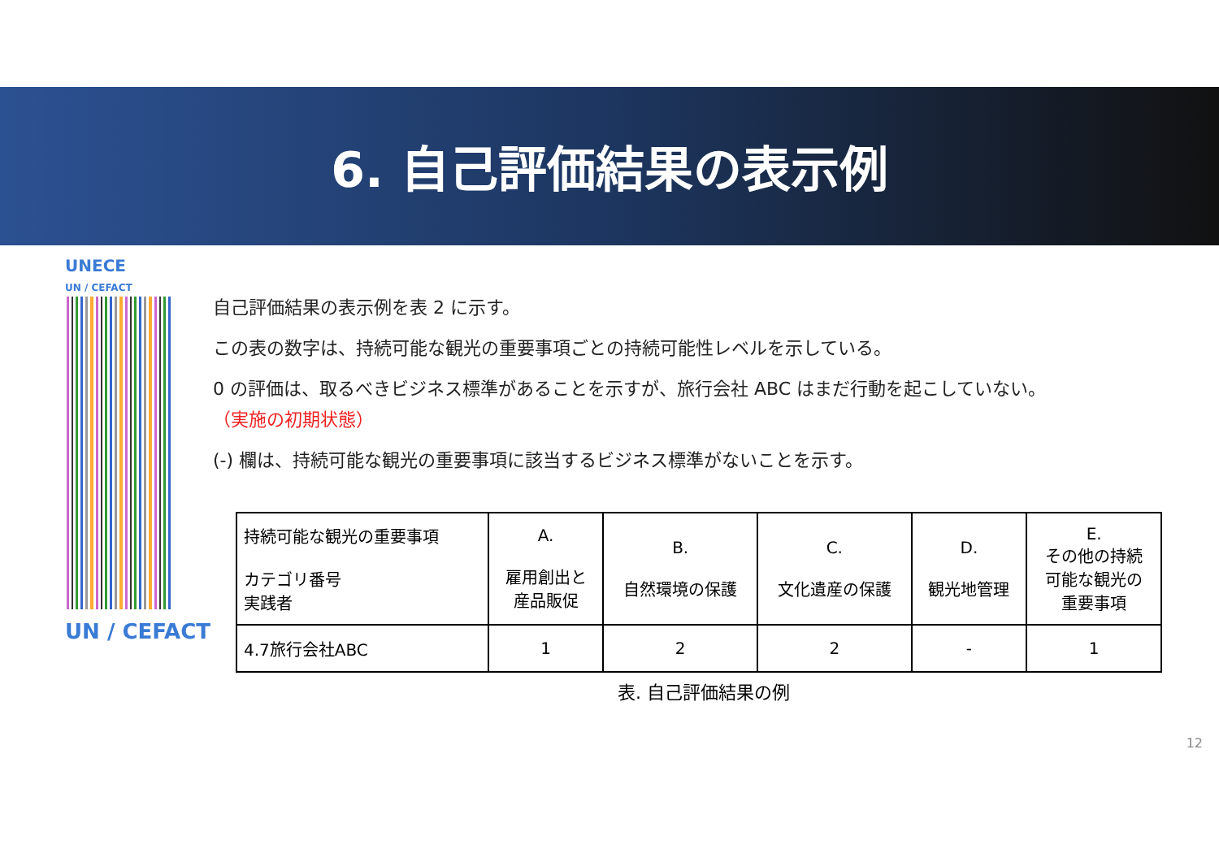6. 自己評価結果の表示例
UNECE
UN / CEFACT
UN / CEFACT
自己評価結果の表示例を表 2 に示す。
この表の数字は、持続可能な観光の重要事項ごとの持続可能性レベルを示している。
0 の評価は、取るべきビジネス標準があることを示すが、旅行会社 ABC はまだ行動を起こしていない。
（実施の初期状態）
(-) 欄は、持続可能な観光の重要事項に該当するビジネス標準がないことを示す。
| 持続可能な観光の重要事項 カテゴリ番号 実践者 | A. 雇用創出と 産品販促 | B. 自然環境の保護 | C. 文化遺産の保護 | D. 観光地管理 | E. その他の持続 可能な観光の 重要事項 |
| --- | --- | --- | --- | --- | --- |
| 4.7旅行会社ABC | 1 | 2 | 2 | - | 1 |
表. 自己評価結果の例
12